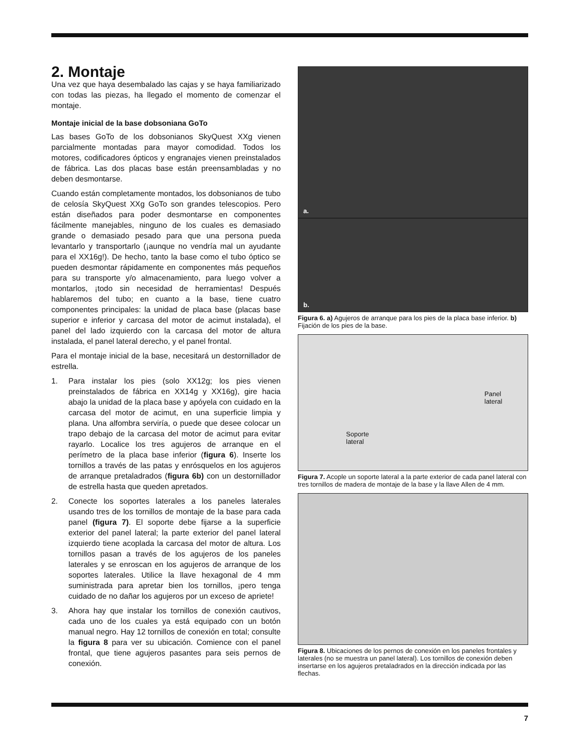2. Montaje
Una vez que haya desembalado las cajas y se haya familiarizado con todas las piezas, ha llegado el momento de comenzar el montaje.
Montaje inicial de la base dobsoniana GoTo
Las bases GoTo de los dobsonianos SkyQuest XXg vienen parcialmente montadas para mayor comodidad. Todos los motores, codificadores ópticos y engranajes vienen preinstalados de fábrica. Las dos placas base están preensambladas y no deben desmontarse.
Cuando están completamente montados, los dobsonianos de tubo de celosía SkyQuest XXg GoTo son grandes telescopios. Pero están diseñados para poder desmontarse en componentes fácilmente manejables, ninguno de los cuales es demasiado grande o demasiado pesado para que una persona pueda levantarlo y transportarlo (¡aunque no vendría mal un ayudante para el XX16g!). De hecho, tanto la base como el tubo óptico se pueden desmontar rápidamente en componentes más pequeños para su transporte y/o almacenamiento, para luego volver a montarlos, ¡todo sin necesidad de herramientas! Después hablaremos del tubo; en cuanto a la base, tiene cuatro componentes principales: la unidad de placa base (placas base superior e inferior y carcasa del motor de acimut instalada), el panel del lado izquierdo con la carcasa del motor de altura instalada, el panel lateral derecho, y el panel frontal.
Para el montaje inicial de la base, necesitará un destornillador de estrella.
1. Para instalar los pies (solo XX12g; los pies vienen preinstalados de fábrica en XX14g y XX16g), gire hacia abajo la unidad de la placa base y apóyela con cuidado en la carcasa del motor de acimut, en una superficie limpia y plana. Una alfombra serviría, o puede que desee colocar un trapo debajo de la carcasa del motor de acimut para evitar rayarlo. Localice los tres agujeros de arranque en el perímetro de la placa base inferior (figura 6). Inserte los tornillos a través de las patas y enrósquelos en los agujeros de arranque pretaladrados (figura 6b) con un destornillador de estrella hasta que queden apretados.
2. Conecte los soportes laterales a los paneles laterales usando tres de los tornillos de montaje de la base para cada panel (figura 7). El soporte debe fijarse a la superficie exterior del panel lateral; la parte exterior del panel lateral izquierdo tiene acoplada la carcasa del motor de altura. Los tornillos pasan a través de los agujeros de los paneles laterales y se enroscan en los agujeros de arranque de los soportes laterales. Utilice la llave hexagonal de 4 mm suministrada para apretar bien los tornillos, ¡pero tenga cuidado de no dañar los agujeros por un exceso de apriete!
3. Ahora hay que instalar los tornillos de conexión cautivos, cada uno de los cuales ya está equipado con un botón manual negro. Hay 12 tornillos de conexión en total; consulte la figura 8 para ver su ubicación. Comience con el panel frontal, que tiene agujeros pasantes para seis pernos de conexión.
a.
b.
Figura 6. a) Agujeros de arranque para los pies de la placa base inferior. b) Fijación de los pies de la base.
Panel
lateral
Soporte
lateral
Figura 7. Acople un soporte lateral a la parte exterior de cada panel lateral con tres tornillos de madera de montaje de la base y la llave Allen de 4 mm.
Figura 8. Ubicaciones de los pernos de conexión en los paneles frontales y laterales (no se muestra un panel lateral). Los tornillos de conexión deben insertarse en los agujeros pretaladrados en la dirección indicada por las flechas.
7